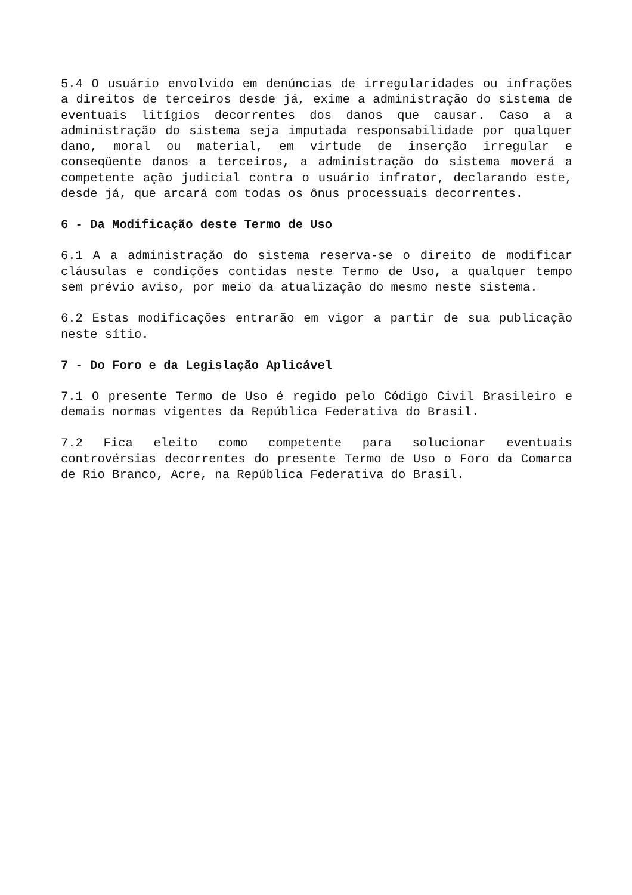5.4 O usuário envolvido em denúncias de irregularidades ou infrações a direitos de terceiros desde já, exime a administração do sistema de eventuais litígios decorrentes dos danos que causar. Caso a a administração do sistema seja imputada responsabilidade por qualquer dano, moral ou material, em virtude de inserção irregular e conseqüente danos a terceiros, a administração do sistema moverá a competente ação judicial contra o usuário infrator, declarando este, desde já, que arcará com todas os ônus processuais decorrentes.
6 - Da Modificação deste Termo de Uso
6.1 A a administração do sistema reserva-se o direito de modificar cláusulas e condições contidas neste Termo de Uso, a qualquer tempo sem prévio aviso, por meio da atualização do mesmo neste sistema.
6.2 Estas modificações entrarão em vigor a partir de sua publicação neste sítio.
7 - Do Foro e da Legislação Aplicável
7.1 O presente Termo de Uso é regido pelo Código Civil Brasileiro e demais normas vigentes da República Federativa do Brasil.
7.2 Fica eleito como competente para solucionar eventuais controvérsias decorrentes do presente Termo de Uso o Foro da Comarca de Rio Branco, Acre, na República Federativa do Brasil.